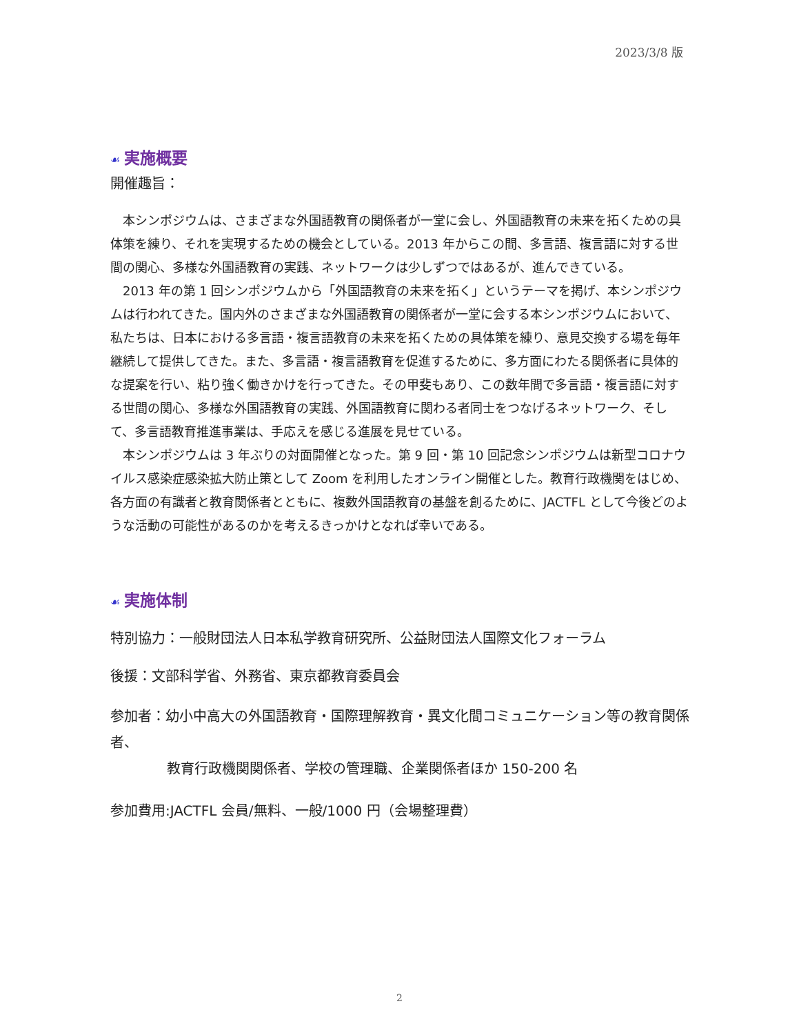2023/3/8 版
☙ 実施概要
開催趣旨：
本シンポジウムは、さまざまな外国語教育の関係者が一堂に会し、外国語教育の未来を拓くための具体策を練り、それを実現するための機会としている。2013 年からこの間、多言語、複言語に対する世間の関心、多様な外国語教育の実践、ネットワークは少しずつではあるが、進んできている。
2013 年の第 1 回シンポジウムから「外国語教育の未来を拓く」というテーマを掲げ、本シンポジウムは行われてきた。国内外のさまざまな外国語教育の関係者が一堂に会する本シンポジウムにおいて、私たちは、日本における多言語・複言語教育の未来を拓くための具体策を練り、意見交換する場を毎年継続して提供してきた。また、多言語・複言語教育を促進するために、多方面にわたる関係者に具体的な提案を行い、粘り強く働きかけを行ってきた。その甲斐もあり、この数年間で多言語・複言語に対する世間の関心、多様な外国語教育の実践、外国語教育に関わる者同士をつなげるネットワーク、そして、多言語教育推進事業は、手応えを感じる進展を見せている。
本シンポジウムは 3 年ぶりの対面開催となった。第 9 回・第 10 回記念シンポジウムは新型コロナウイルス感染症感染拡大防止策として Zoom を利用したオンライン開催とした。教育行政機関をはじめ、各方面の有識者と教育関係者とともに、複数外国語教育の基盤を創るために、JACTFL として今後どのような活動の可能性があるのかを考えるきっかけとなれば幸いである。
☙ 実施体制
特別協力：一般財団法人日本私学教育研究所、公益財団法人国際文化フォーラム
後援：文部科学省、外務省、東京都教育委員会
参加者：幼小中高大の外国語教育・国際理解教育・異文化間コミュニケーション等の教育関係者、
教育行政機関関係者、学校の管理職、企業関係者ほか 150-200 名
参加費用:JACTFL 会員/無料、一般/1000 円（会場整理費）
2